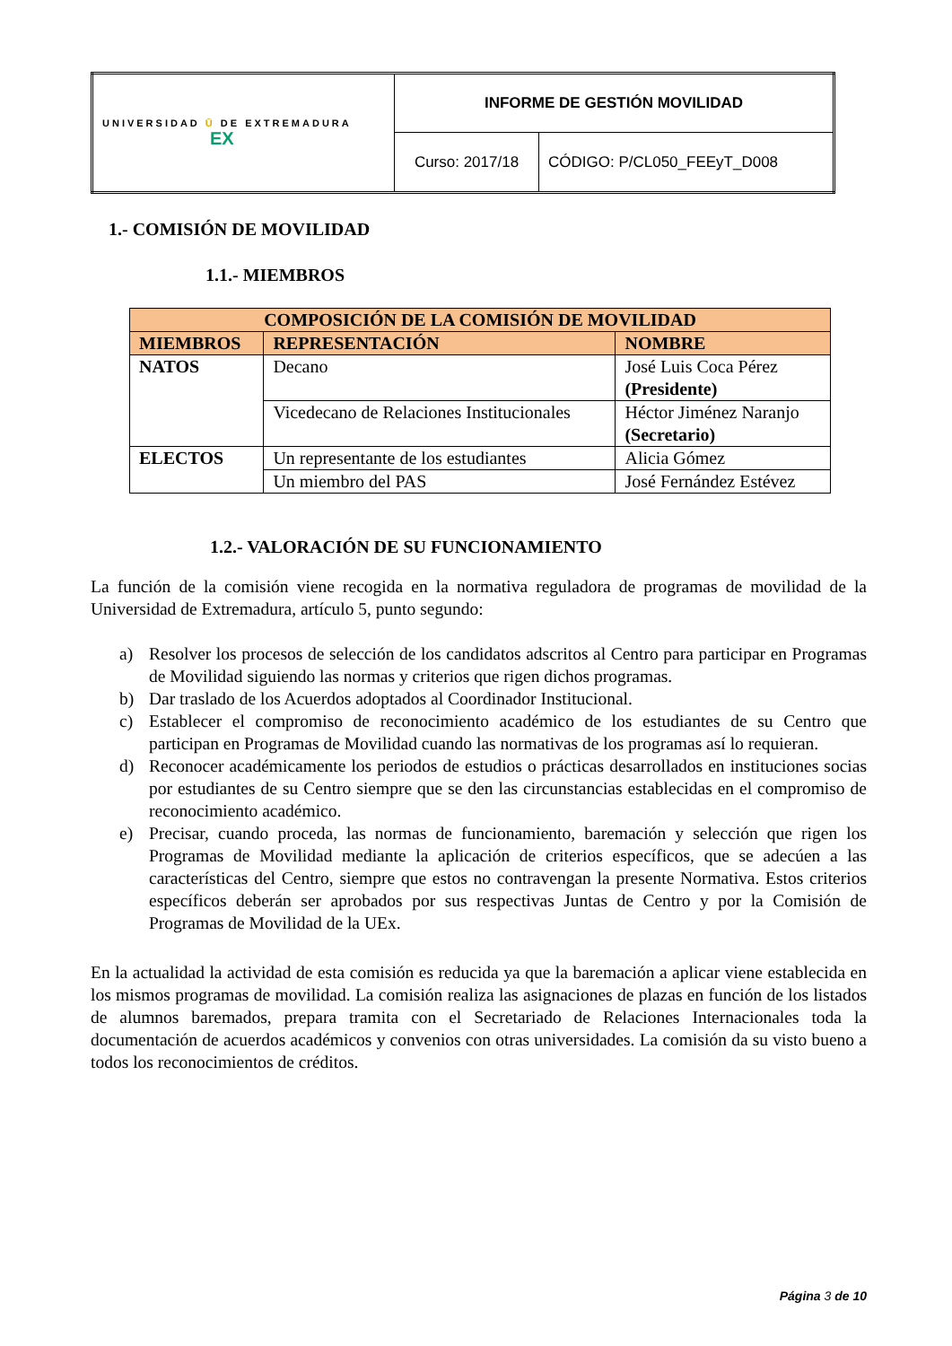| UNIVERSIDAD Ū DE EXTREMADURA EX | INFORME DE GESTIÓN MOVILIDAD | |
| | Curso: 2017/18 | CÓDIGO: P/CL050_FEEyT_D008 |
1.- COMISIÓN DE MOVILIDAD
1.1.- MIEMBROS
| COMPOSICIÓN DE LA COMISIÓN DE MOVILIDAD | | |
| --- | --- | --- |
| MIEMBROS | REPRESENTACIÓN | NOMBRE |
| NATOS | Decano | José Luis Coca Pérez (Presidente) |
| | Vicedecano de Relaciones Institucionales | Héctor Jiménez Naranjo (Secretario) |
| ELECTOS | Un representante de los estudiantes | Alicia Gómez |
| | Un miembro del PAS | José Fernández Estévez |
1.2.- VALORACIÓN DE SU FUNCIONAMIENTO
La función de la comisión viene recogida en la normativa reguladora de programas de movilidad de la Universidad de Extremadura, artículo 5, punto segundo:
a) Resolver los procesos de selección de los candidatos adscritos al Centro para participar en Programas de Movilidad siguiendo las normas y criterios que rigen dichos programas.
b) Dar traslado de los Acuerdos adoptados al Coordinador Institucional.
c) Establecer el compromiso de reconocimiento académico de los estudiantes de su Centro que participan en Programas de Movilidad cuando las normativas de los programas así lo requieran.
d) Reconocer académicamente los periodos de estudios o prácticas desarrollados en instituciones socias por estudiantes de su Centro siempre que se den las circunstancias establecidas en el compromiso de reconocimiento académico.
e) Precisar, cuando proceda, las normas de funcionamiento, baremación y selección que rigen los Programas de Movilidad mediante la aplicación de criterios específicos, que se adecúen a las características del Centro, siempre que estos no contravengan la presente Normativa. Estos criterios específicos deberán ser aprobados por sus respectivas Juntas de Centro y por la Comisión de Programas de Movilidad de la UEx.
En la actualidad la actividad de esta comisión es reducida ya que la baremación a aplicar viene establecida en los mismos programas de movilidad. La comisión realiza las asignaciones de plazas en función de los listados de alumnos baremados, prepara tramita con el Secretariado de Relaciones Internacionales toda la documentación de acuerdos académicos y convenios con otras universidades. La comisión da su visto bueno a todos los reconocimientos de créditos.
Página 3 de 10